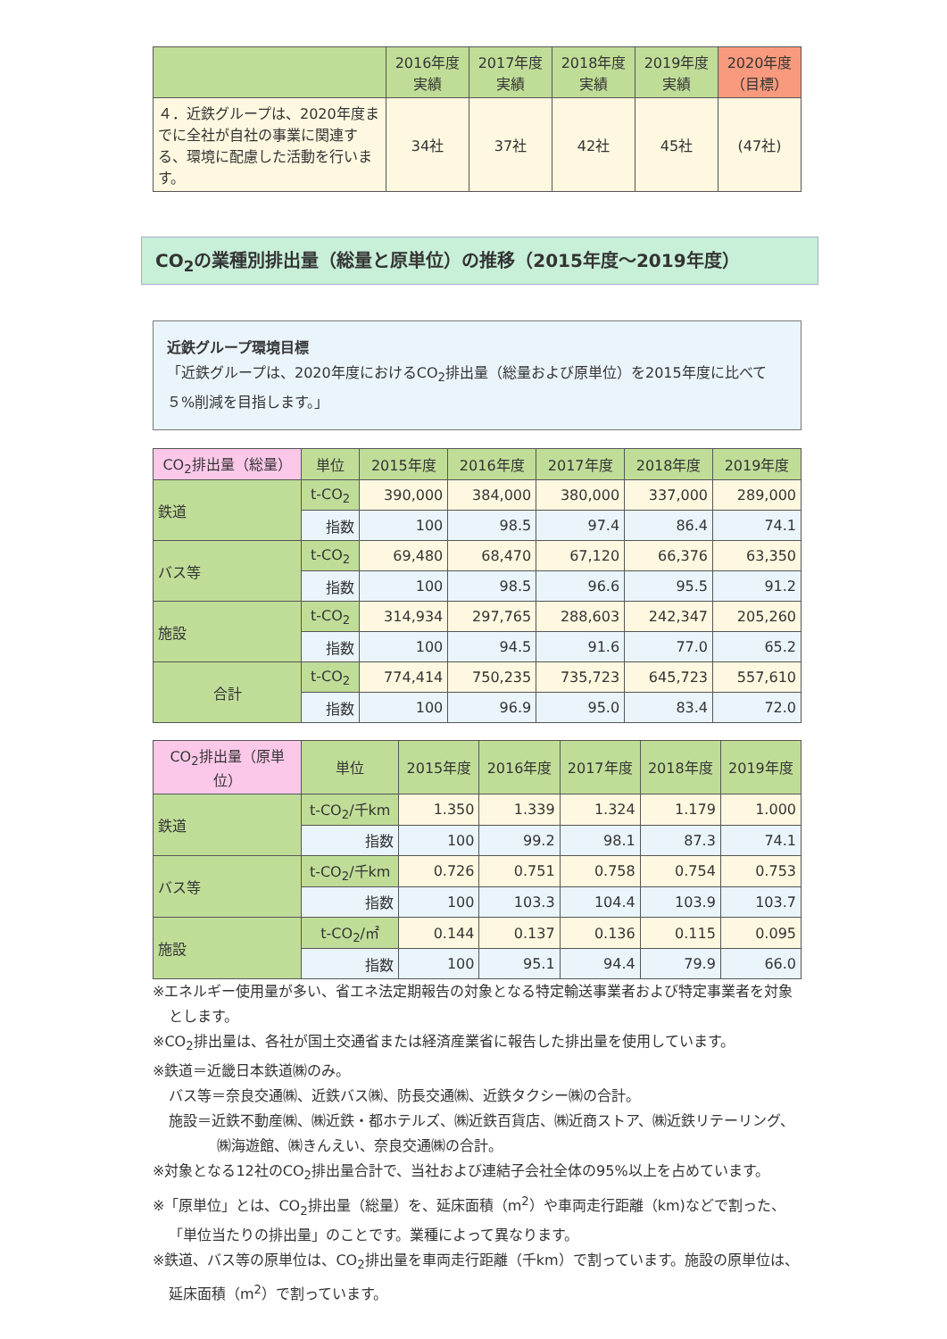| | 2016年度 実績 | 2017年度 実績 | 2018年度 実績 | 2019年度 実績 | 2020年度 （目標） |
| --- | --- | --- | --- | --- | --- |
| ４．近鉄グループは、2020年度までに全社が自社の事業に関連する、環境に配慮した活動を行います。 | 34社 | 37社 | 42社 | 45社 | (47社) |
CO<sub>2</sub>の業種別排出量（総量と原単位）の推移（2015年度～2019年度）
近鉄グループ環境目標
「近鉄グループは、2020年度におけるCO<sub>2</sub>排出量（総量および原単位）を2015年度に比べて５%削減を目指します。」
| CO<sub>2</sub>排出量（総量） | 単位 | 2015年度 | 2016年度 | 2017年度 | 2018年度 | 2019年度 |
| --- | --- | --- | --- | --- | --- | --- |
| 鉄道 | t-CO<sub>2</sub> | 390,000 | 384,000 | 380,000 | 337,000 | 289,000 |
| | 指数 | 100 | 98.5 | 97.4 | 86.4 | 74.1 |
| バス等 | t-CO<sub>2</sub> | 69,480 | 68,470 | 67,120 | 66,376 | 63,350 |
| | 指数 | 100 | 98.5 | 96.6 | 95.5 | 91.2 |
| 施設 | t-CO<sub>2</sub> | 314,934 | 297,765 | 288,603 | 242,347 | 205,260 |
| | 指数 | 100 | 94.5 | 91.6 | 77.0 | 65.2 |
| 合計 | t-CO<sub>2</sub> | 774,414 | 750,235 | 735,723 | 645,723 | 557,610 |
| | 指数 | 100 | 96.9 | 95.0 | 83.4 | 72.0 |
| CO<sub>2</sub>排出量（原単位） | 単位 | 2015年度 | 2016年度 | 2017年度 | 2018年度 | 2019年度 |
| --- | --- | --- | --- | --- | --- | --- |
| 鉄道 | t-CO<sub>2</sub>/千km | 1.350 | 1.339 | 1.324 | 1.179 | 1.000 |
| | 指数 | 100 | 99.2 | 98.1 | 87.3 | 74.1 |
| バス等 | t-CO<sub>2</sub>/千km | 0.726 | 0.751 | 0.758 | 0.754 | 0.753 |
| | 指数 | 100 | 103.3 | 104.4 | 103.9 | 103.7 |
| 施設 | t-CO<sub>2</sub>/㎡ | 0.144 | 0.137 | 0.136 | 0.115 | 0.095 |
| | 指数 | 100 | 95.1 | 94.4 | 79.9 | 66.0 |
※エネルギー使用量が多い、省エネ法定期報告の対象となる特定輸送事業者および特定事業者を対象とします。
※CO<sub>2</sub>排出量は、各社が国土交通省または経済産業省に報告した排出量を使用しています。
※鉄道＝近畿日本鉄道㈱のみ。
バス等＝奈良交通㈱、近鉄バス㈱、防長交通㈱、近鉄タクシー㈱の合計。
施設＝近鉄不動産㈱、㈱近鉄・都ホテルズ、㈱近鉄百貨店、㈱近商ストア、㈱近鉄リテーリング、㈱海遊館、㈱きんえい、奈良交通㈱の合計。
※対象となる12社のCO<sub>2</sub>排出量合計で、当社および連結子会社全体の95%以上を占めています。
※「原単位」とは、CO<sub>2</sub>排出量（総量）を、延床面積（m<sup>2</sup>）や車両走行距離（km)などで割った、「単位当たりの排出量」のことです。業種によって異なります。
※鉄道、バス等の原単位は、CO<sub>2</sub>排出量を車両走行距離（千km）で割っています。施設の原単位は、延床面積（m<sup>2</sup>）で割っています。